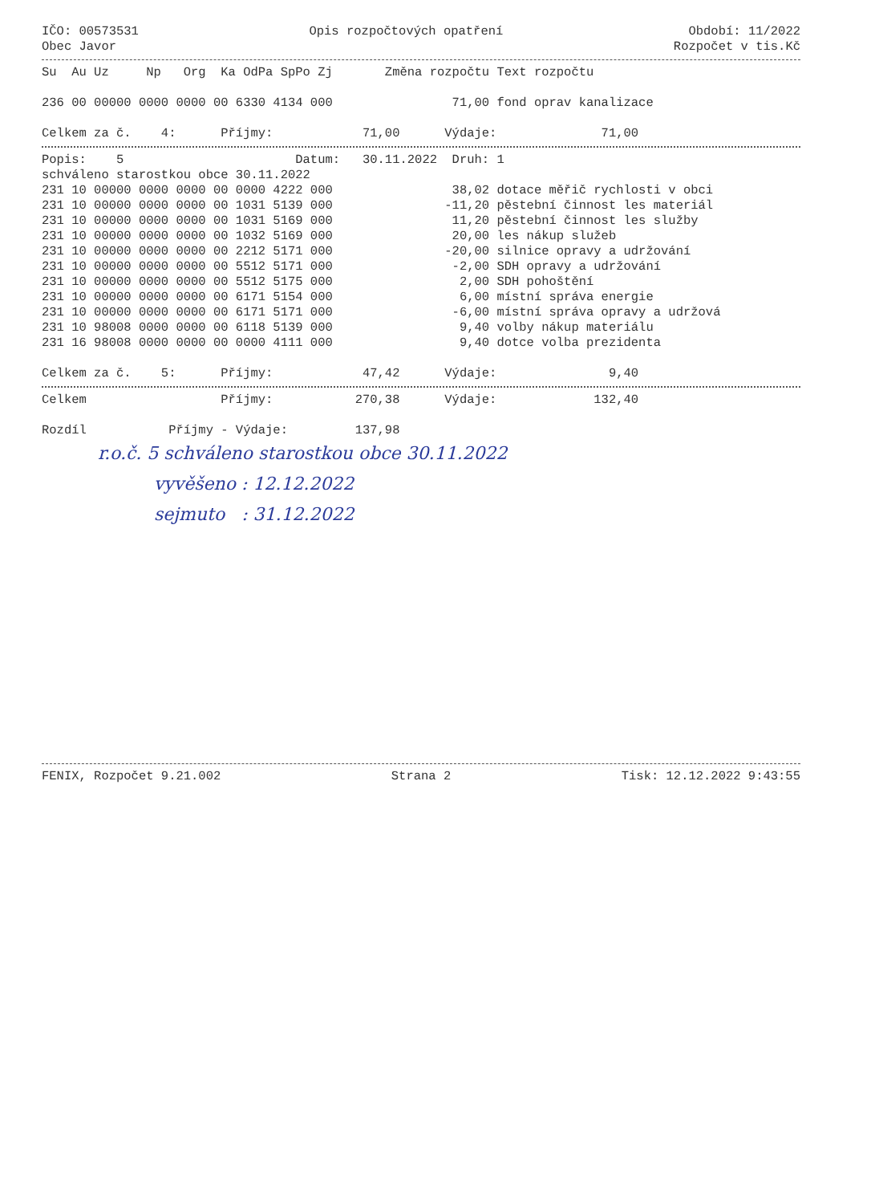IČO: 00573531
Obec Javor
Opis rozpočtových opatření
Období: 11/2022
Rozpočet v tis.Kč
Su  Au Uz     Np   Org  Ka OdPa SpPo Zj       Změna rozpočtu Text rozpočtu

236 00 00000 0000 0000 00 6330 4134 000                71,00 fond oprav kanalizace

Celkem za č.    4:      Příjmy:            71,00      Výdaje:              71,00
Popis:    5                       Datum:   30.11.2022  Druh: 1
schváleno starostkou obce 30.11.2022
231 10 00000 0000 0000 00 0000 4222 000                38,02 dotace měřič rychlosti v obci
231 10 00000 0000 0000 00 1031 5139 000               -11,20 pěstební činnost les materiál
231 10 00000 0000 0000 00 1031 5169 000                11,20 pěstební činnost les služby
231 10 00000 0000 0000 00 1032 5169 000                20,00 les nákup služeb
231 10 00000 0000 0000 00 2212 5171 000               -20,00 silnice opravy a udržování
231 10 00000 0000 0000 00 5512 5171 000                -2,00 SDH opravy a udržování
231 10 00000 0000 0000 00 5512 5175 000                 2,00 SDH pohoštění
231 10 00000 0000 0000 00 6171 5154 000                 6,00 místní správa energie
231 10 00000 0000 0000 00 6171 5171 000                -6,00 místní správa opravy a udržová
231 10 98008 0000 0000 00 6118 5139 000                 9,40 volby nákup materiálu
231 16 98008 0000 0000 00 0000 4111 000                 9,40 dotce volba prezidenta

Celkem za č.    5:      Příjmy:            47,42      Výdaje:               9,40
Celkem                  Příjmy:           270,38      Výdaje:             132,40

Rozdíl           Příjmy - Výdaje:         137,98
r.o.č. 5 schváleno starostkou obce 30.11.2022
vyvěšeno : 12.12.2022
sejmuto : 31.12.2022
FENIX, Rozpočet 9.21.002
Strana 2
Tisk: 12.12.2022 9:43:55